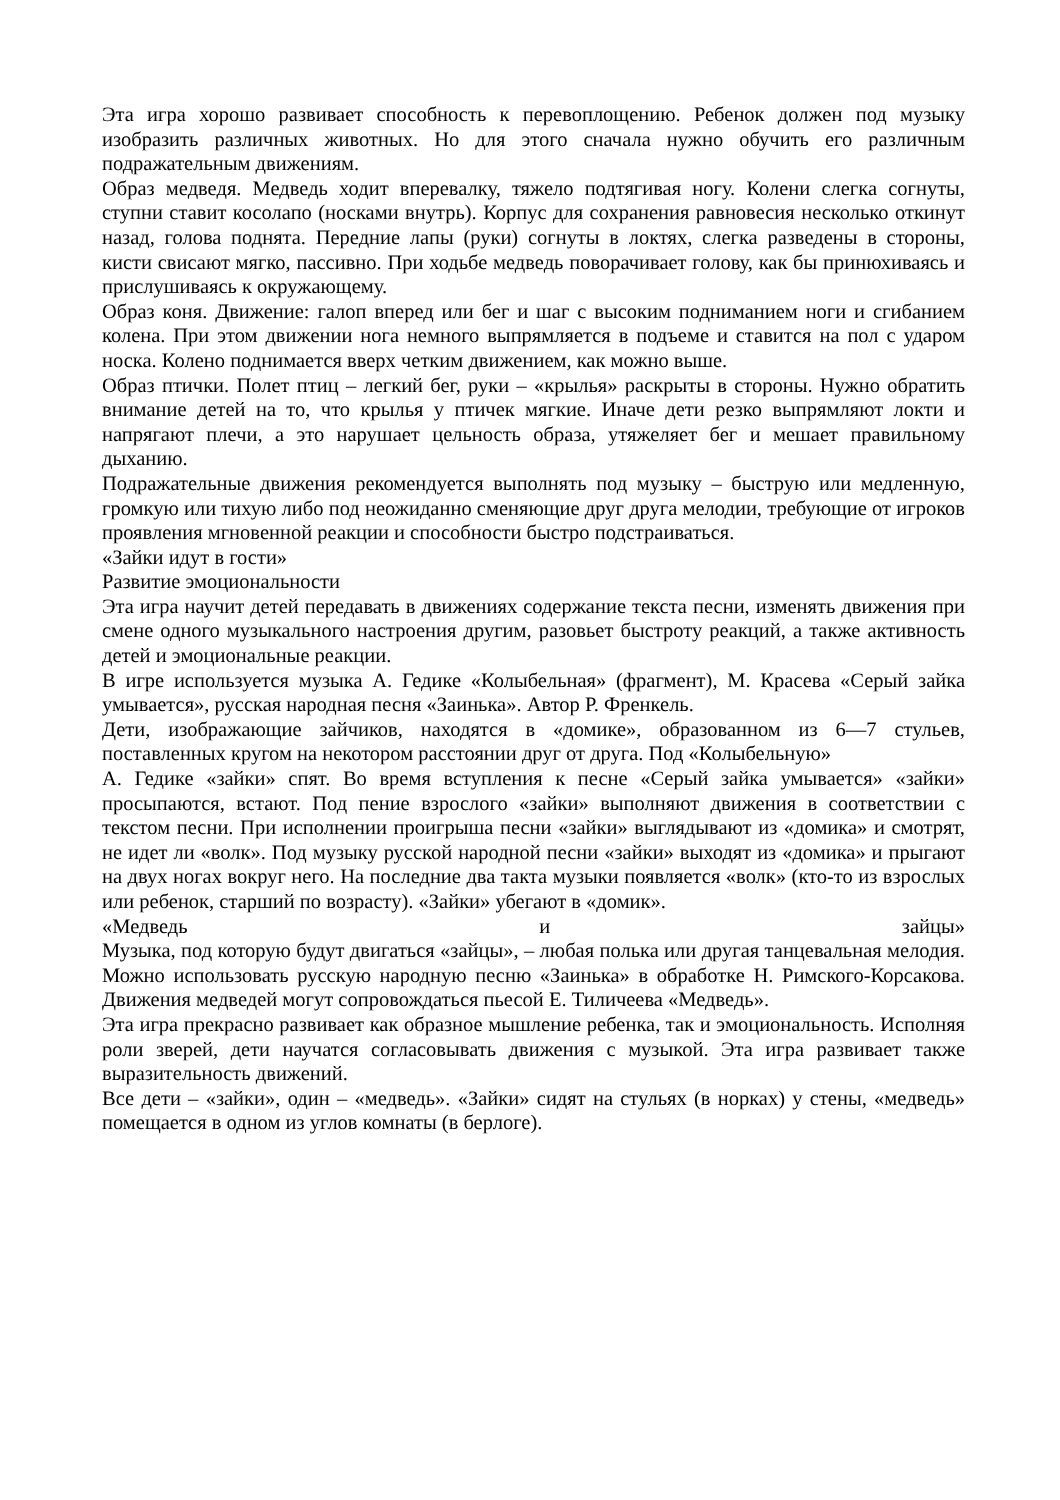Эта игра хорошо развивает способность к перевоплощению. Ребенок должен под музыку изобразить различных животных. Но для этого сначала нужно обучить его различным подражательным движениям.
Образ медведя. Медведь ходит вперевалку, тяжело подтягивая ногу. Колени слегка согнуты, ступни ставит косолапо (носками внутрь). Корпус для сохранения равновесия несколько откинут назад, голова поднята. Передние лапы (руки) согнуты в локтях, слегка разведены в стороны, кисти свисают мягко, пассивно. При ходьбе медведь поворачивает голову, как бы принюхиваясь и прислушиваясь к окружающему.
Образ коня. Движение: галоп вперед или бег и шаг с высоким подниманием ноги и сгибанием колена. При этом движении нога немного выпрямляется в подъеме и ставится на пол с ударом носка. Колено поднимается вверх четким движением, как можно выше.
Образ птички. Полет птиц – легкий бег, руки – «крылья» раскрыты в стороны. Нужно обратить внимание детей на то, что крылья у птичек мягкие. Иначе дети резко выпрямляют локти и напрягают плечи, а это нарушает цельность образа, утяжеляет бег и мешает правильному дыханию.
Подражательные движения рекомендуется выполнять под музыку – быструю или медленную, громкую или тихую либо под неожиданно сменяющие друг друга мелодии, требующие от игроков проявления мгновенной реакции и способности быстро подстраиваться.
«Зайки идут в гости»
Развитие эмоциональности
Эта игра научит детей передавать в движениях содержание текста песни, изменять движения при смене одного музыкального настроения другим, разовьет быстроту реакций, а также активность детей и эмоциональные реакции.
В игре используется музыка А. Гедике «Колыбельная» (фрагмент), М. Красева «Серый зайка умывается», русская народная песня «Заинька». Автор Р. Френкель.
Дети, изображающие зайчиков, находятся в «домике», образованном из 6—7 стульев, поставленных кругом на некотором расстоянии друг от друга. Под «Колыбельную»
А. Гедике «зайки» спят. Во время вступления к песне «Серый зайка умывается» «зайки» просыпаются, встают. Под пение взрослого «зайки» выполняют движения в соответствии с текстом песни. При исполнении проигрыша песни «зайки» выглядывают из «домика» и смотрят, не идет ли «волк». Под музыку русской народной песни «зайки» выходят из «домика» и прыгают на двух ногах вокруг него. На последние два такта музыки появляется «волк» (кто-то из взрослых или ребенок, старший по возрасту). «Зайки» убегают в «домик».
«Медведь и зайцы»
Музыка, под которую будут двигаться «зайцы», – любая полька или другая танцевальная мелодия. Можно использовать русскую народную песню «Заинька» в обработке Н. Римского-Корсакова. Движения медведей могут сопровождаться пьесой Е. Тиличеева «Медведь».
Эта игра прекрасно развивает как образное мышление ребенка, так и эмоциональность. Исполняя роли зверей, дети научатся согласовывать движения с музыкой. Эта игра развивает также выразительность движений.
Все дети – «зайки», один – «медведь». «Зайки» сидят на стульях (в норках) у стены, «медведь» помещается в одном из углов комнаты (в берлоге).